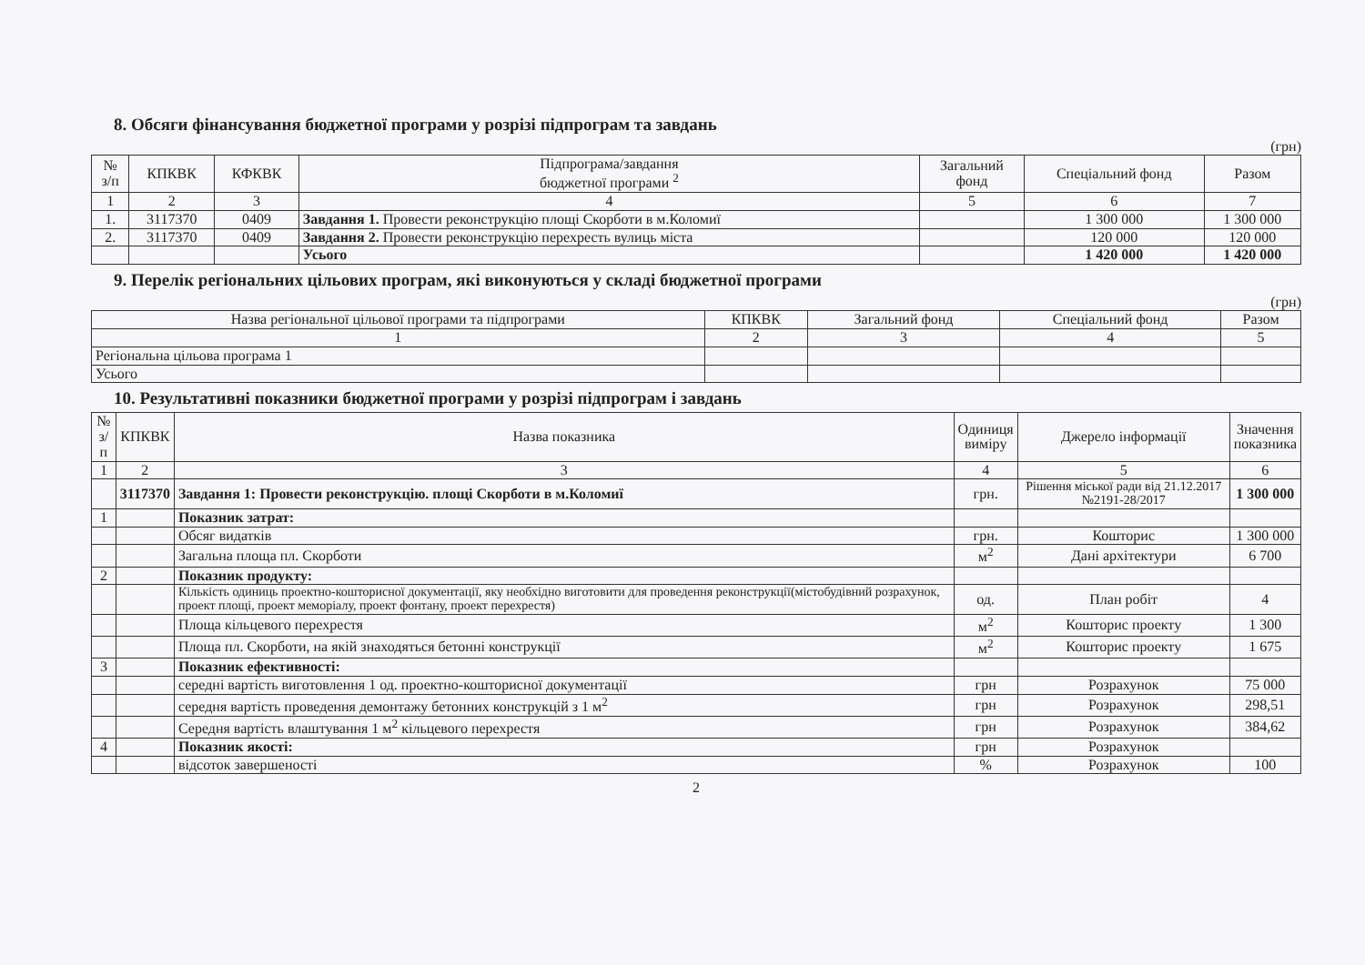8. Обсяги фінансування бюджетної програми у розрізі підпрограм та завдань
(грн)
| № з/п | КПКВК | КФКВК | Підпрограма/завдання бюджетної програми <sup>2</sup> | Загальний фонд | Спеціальний фонд | Разом |
| --- | --- | --- | --- | --- | --- | --- |
| 1 | 2 | 3 | 4 | 5 | 6 | 7 |
| 1. | 3117370 | 0409 | Завдання 1. Провести реконструкцію площі Скорботи в м.Коломиї | | 1 300 000 | 1 300 000 |
| 2. | 3117370 | 0409 | Завдання 2. Провести реконструкцію перехресть вулиць міста | | 120 000 | 120 000 |
| | | | Усього | | 1 420 000 | 1 420 000 |
9. Перелік регіональних цільових програм, які виконуються у складі бюджетної програми
(грн)
| Назва регіональної цільової програми та підпрограми | КПКВК | Загальний фонд | Спеціальний фонд | Разом |
| --- | --- | --- | --- | --- |
| 1 | 2 | 3 | 4 | 5 |
| Регіональна цільова програма 1 | | | | |
| Усього | | | | |
10. Результативні показники бюджетної програми у розрізі підпрограм і завдань
| № з/п | КПКВК | Назва показника | Одиниця виміру | Джерело інформації | Значення показника |
| --- | --- | --- | --- | --- | --- |
| 1 | 2 | 3 | 4 | 5 | 6 |
| | 3117370 | Завдання 1: Провести реконструкцію. площі Скорботи в м.Коломиї | грн. | Рішення міської ради від 21.12.2017 №2191-28/2017 | 1 300 000 |
| 1 | | Показник затрат: | | | |
| | | Обсяг видатків | грн. | Кошторис | 1 300 000 |
| | | Загальна площа пл. Скорботи | м<sup>2</sup> | Дані архітектури | 6 700 |
| 2 | | Показник продукту: | | | |
| | | Кількість одиниць проектно-кошторисної документації, яку необхідно виготовити для проведення реконструкції(містобудівний розрахунок, проект площі, проект меморіалу, проект фонтану, проект перехрестя) | од. | План робіт | 4 |
| | | Площа кільцевого перехрестя | м<sup>2</sup> | Кошторис проекту | 1 300 |
| | | Площа пл. Скорботи, на якій знаходяться бетонні конструкції | м<sup>2</sup> | Кошторис проекту | 1 675 |
| 3 | | Показник ефективності: | | | |
| | | середні вартість виготовлення 1 од. проектно-кошторисної документації | грн | Розрахунок | 75 000 |
| | | середня вартість проведення демонтажу бетонних конструкцій з 1 м<sup>2</sup> | грн | Розрахунок | 298,51 |
| | | Середня вартість влаштування 1 м<sup>2</sup> кільцевого перехрестя | грн | Розрахунок | 384,62 |
| 4 | | Показник якості: | грн | Розрахунок | |
| | | відсоток завершеності | % | Розрахунок | 100 |
2